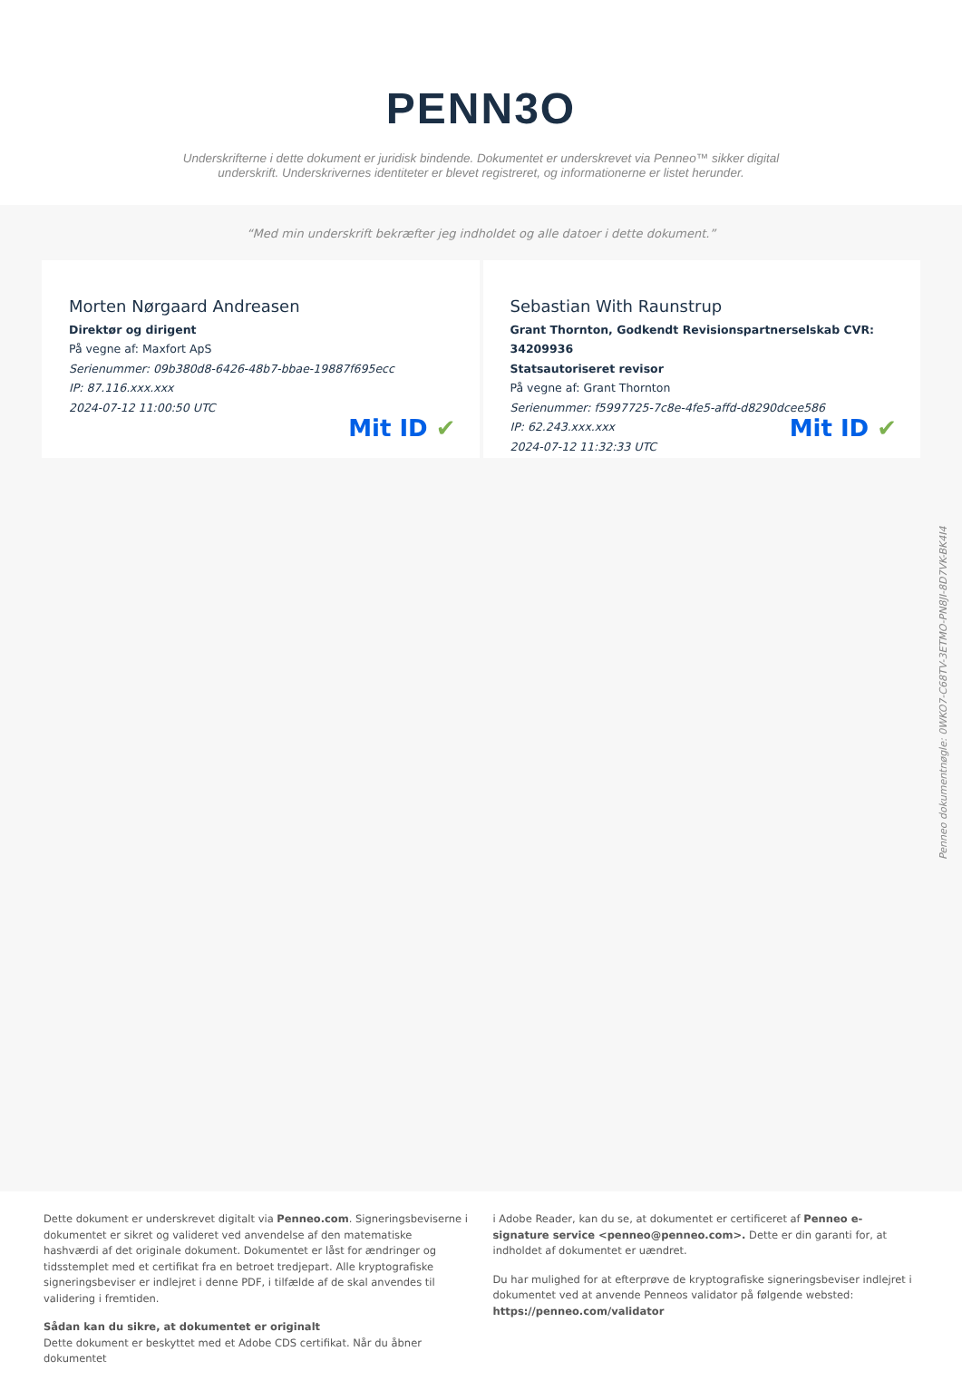PENN3O
Underskrifterne i dette dokument er juridisk bindende. Dokumentet er underskrevet via Penneo™ sikker digital underskrift. Underskrivernes identiteter er blevet registreret, og informationerne er listet herunder.
“Med min underskrift bekræfter jeg indholdet og alle datoer i dette dokument.”
Morten Nørgaard Andreasen
Direktør og dirigent
På vegne af: Maxfort ApS
Serienummer: 09b380d8-6426-48b7-bbae-19887f695ecc
IP: 87.116.xxx.xxx
2024-07-12 11:00:50 UTC
Mit ID ✔
Sebastian With Raunstrup
Grant Thornton, Godkendt Revisionspartnerselskab CVR: 34209936
Statsautoriseret revisor
På vegne af: Grant Thornton
Serienummer: f5997725-7c8e-4fe5-affd-d8290dcee586
IP: 62.243.xxx.xxx
2024-07-12 11:32:33 UTC
Mit ID ✔
Penneo dokumentnøgle: 0WKO7-C68TV-3ETMO-PN8JI-8D7VK-BK4I4
Dette dokument er underskrevet digitalt via Penneo.com. Signeringsbeviserne i dokumentet er sikret og valideret ved anvendelse af den matematiske hashværdi af det originale dokument. Dokumentet er låst for ændringer og tidsstemplet med et certifikat fra en betroet tredjepart. Alle kryptografiske signeringsbeviser er indlejret i denne PDF, i tilfælde af de skal anvendes til validering i fremtiden.
Sådan kan du sikre, at dokumentet er originalt
Dette dokument er beskyttet med et Adobe CDS certifikat. Når du åbner dokumentet
i Adobe Reader, kan du se, at dokumentet er certificeret af Penneo e-signature service <penneo@penneo.com>. Dette er din garanti for, at indholdet af dokumentet er uændret.
Du har mulighed for at efterprøve de kryptografiske signeringsbeviser indlejret i dokumentet ved at anvende Penneos validator på følgende websted: https://penneo.com/validator